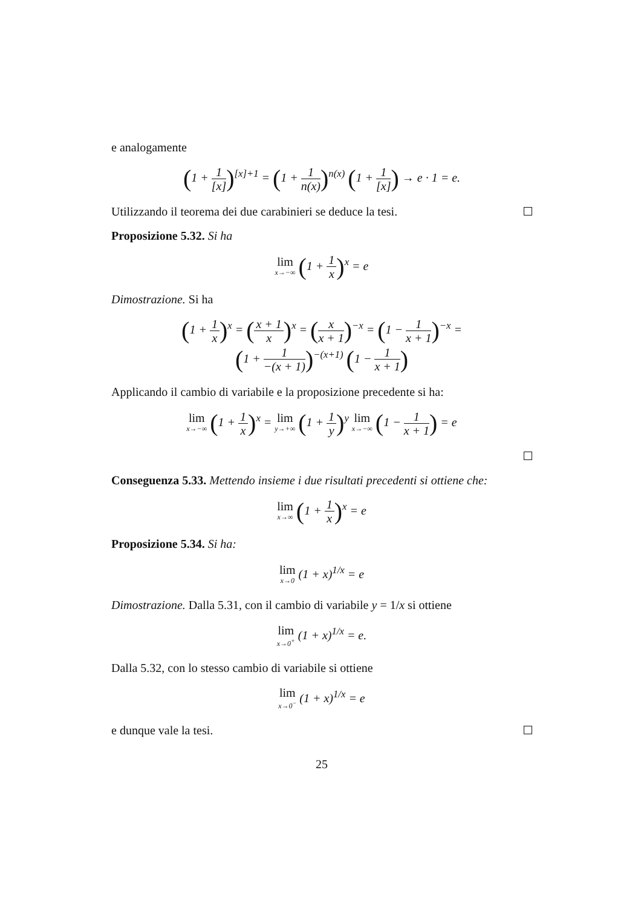e analogamente
(1 + 1 [x])<sup>[x]+1</sup> = (1 + 1 n(x))<sup>n(x)</sup> (1 + 1 [x]) → e · 1 = e.
Utilizzando il teorema dei due carabinieri se deduce la tesi.
Proposizione 5.32. Si ha
lim x→−∞ (1 + 1 x)<sup>x</sup> = e
Dimostrazione. Si ha
(1 + 1 x)<sup>x</sup> = (x + 1 x)<sup>x</sup> = (x x + 1)<sup>−x</sup> = (1 − 1 x + 1)<sup>−x</sup> =
(1 + 1 −(x + 1))<sup>−(x+1)</sup> (1 − 1 x + 1)
Applicando il cambio di variabile e la proposizione precedente si ha:
lim x→−∞ (1 + 1 x)<sup>x</sup> = lim y→+∞ (1 + 1 y)<sup>y</sup> lim x→−∞ (1 − 1 x + 1) = e
Conseguenza 5.33. Mettendo insieme i due risultati precedenti si ottiene che:
lim x→∞ (1 + 1 x)<sup>x</sup> = e
Proposizione 5.34. Si ha:
lim x→0 (1 + x)<sup>1/x</sup> = e
Dimostrazione. Dalla 5.31, con il cambio di variabile y = 1/x si ottiene
lim x→0<sup>+</sup> (1 + x)<sup>1/x</sup> = e.
Dalla 5.32, con lo stesso cambio di variabile si ottiene
lim x→0<sup>−</sup> (1 + x)<sup>1/x</sup> = e
e dunque vale la tesi.
25